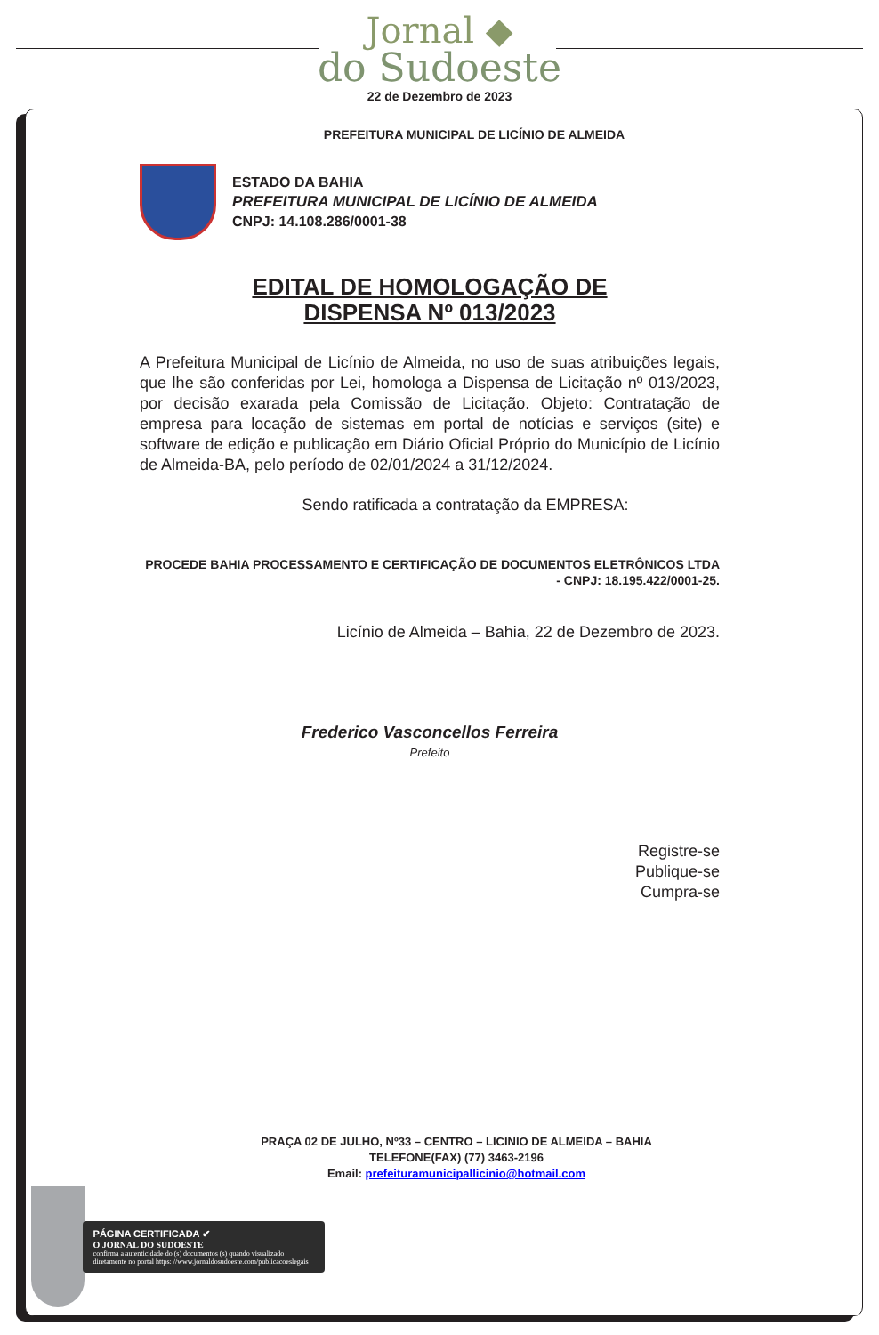Jornal ◆
do Sudoeste
22 de Dezembro de 2023
PREFEITURA MUNICIPAL DE LICÍNIO DE ALMEIDA
ESTADO DA BAHIA
PREFEITURA MUNICIPAL DE LICÍNIO DE ALMEIDA
CNPJ: 14.108.286/0001-38
EDITAL DE HOMOLOGAÇÃO DE
DISPENSA Nº 013/2023
A Prefeitura Municipal de Licínio de Almeida, no uso de suas atribuições legais, que lhe são conferidas por Lei, homologa a Dispensa de Licitação nº 013/2023, por decisão exarada pela Comissão de Licitação. Objeto: Contratação de empresa para locação de sistemas em portal de notícias e serviços (site) e software de edição e publicação em Diário Oficial Próprio do Município de Licínio de Almeida-BA, pelo período de 02/01/2024 a 31/12/2024.
Sendo ratificada a contratação da EMPRESA:
PROCEDE BAHIA PROCESSAMENTO E CERTIFICAÇÃO DE DOCUMENTOS ELETRÔNICOS LTDA - CNPJ: 18.195.422/0001-25.
Licínio de Almeida – Bahia, 22 de Dezembro de 2023.
Frederico Vasconcellos Ferreira
Prefeito
Registre-se
Publique-se
Cumpra-se
PRAÇA 02 DE JULHO, Nº33 – CENTRO – LICINIO DE ALMEIDA – BAHIA
TELEFONE(FAX) (77) 3463-2196
Email: prefeituramunicipallicinio@hotmail.com
PÁGINA CERTIFICADA ✔
O JORNAL DO SUDOESTE
confirma a autenticidade do (s) documentos (s) quando visualizado diretamente no portal https: //www.jornaldosudoeste.com/publicacoeslegais